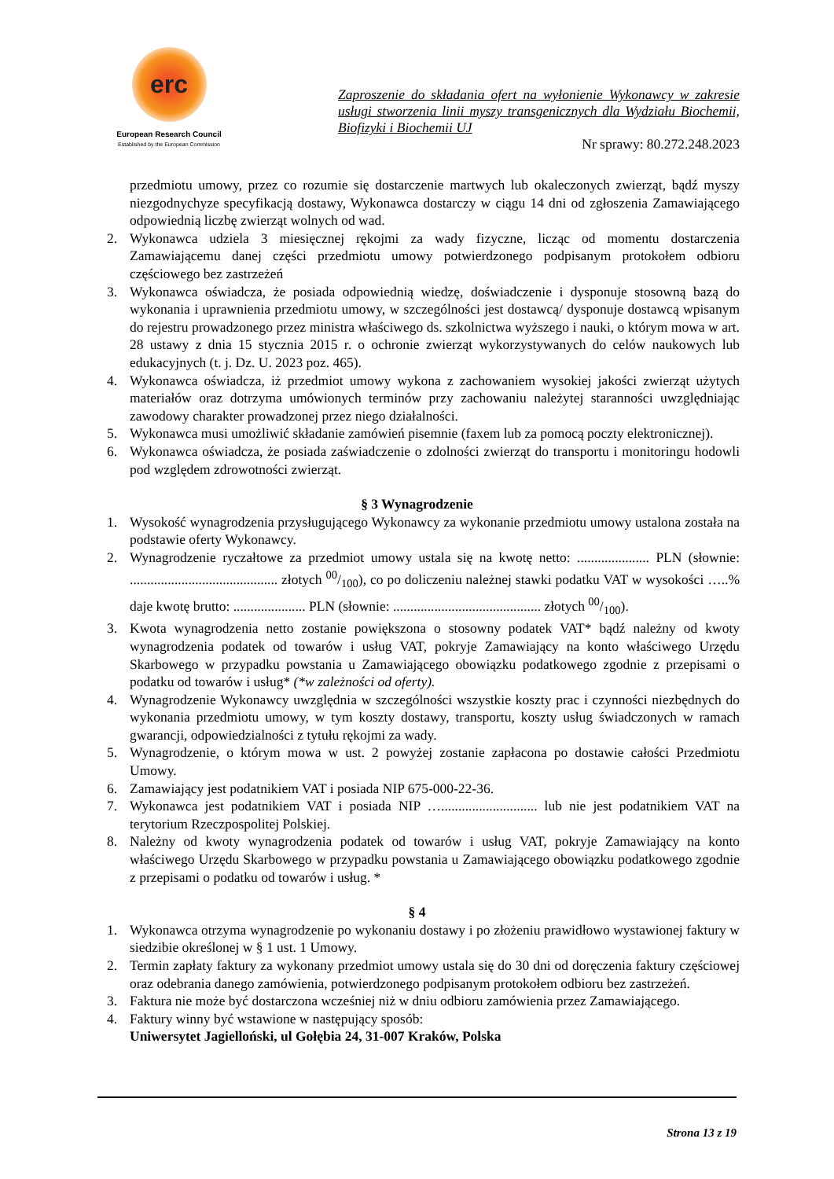erc
European Research Council
Established by the European Commission
Zaproszenie do składania ofert na wyłonienie Wykonawcy w zakresie usługi stworzenia linii myszy transgenicznych dla Wydziału Biochemii, Biofizyki i Biochemii UJ
Nr sprawy: 80.272.248.2023
przedmiotu umowy, przez co rozumie się dostarczenie martwych lub okaleczonych zwierząt, bądź myszy niezgodnychyze specyfikacją dostawy, Wykonawca dostarczy w ciągu 14 dni od zgłoszenia Zamawiającego odpowiednią liczbę zwierząt wolnych od wad.
2. Wykonawca udziela 3 miesięcznej rękojmi za wady fizyczne, licząc od momentu dostarczenia Zamawiającemu danej części przedmiotu umowy potwierdzonego podpisanym protokołem odbioru częściowego bez zastrzeżeń
3. Wykonawca oświadcza, że posiada odpowiednią wiedzę, doświadczenie i dysponuje stosowną bazą do wykonania i uprawnienia przedmiotu umowy, w szczególności jest dostawcą/ dysponuje dostawcą wpisanym do rejestru prowadzonego przez ministra właściwego ds. szkolnictwa wyższego i nauki, o którym mowa w art. 28 ustawy z dnia 15 stycznia 2015 r. o ochronie zwierząt wykorzystywanych do celów naukowych lub edukacyjnych (t. j. Dz. U. 2023 poz. 465).
4. Wykonawca oświadcza, iż przedmiot umowy wykona z zachowaniem wysokiej jakości zwierząt użytych materiałów oraz dotrzyma umówionych terminów przy zachowaniu należytej staranności uwzględniając zawodowy charakter prowadzonej przez niego działalności.
5. Wykonawca musi umożliwić składanie zamówień pisemnie (faxem lub za pomocą poczty elektronicznej).
6. Wykonawca oświadcza, że posiada zaświadczenie o zdolności zwierząt do transportu i monitoringu hodowli pod względem zdrowotności zwierząt.
§ 3 Wynagrodzenie
1. Wysokość wynagrodzenia przysługującego Wykonawcy za wykonanie przedmiotu umowy ustalona została na podstawie oferty Wykonawcy.
2. Wynagrodzenie ryczałtowe za przedmiot umowy ustala się na kwotę netto: ..................... PLN (słownie: ........................................... złotych 00/100), co po doliczeniu należnej stawki podatku VAT w wysokości …..% daje kwotę brutto: ..................... PLN (słownie: ........................................... złotych 00/100).
3. Kwota wynagrodzenia netto zostanie powiększona o stosowny podatek VAT* bądź należny od kwoty wynagrodzenia podatek od towarów i usług VAT, pokryje Zamawiający na konto właściwego Urzędu Skarbowego w przypadku powstania u Zamawiającego obowiązku podatkowego zgodnie z przepisami o podatku od towarów i usług* (*w zależności od oferty).
4. Wynagrodzenie Wykonawcy uwzględnia w szczególności wszystkie koszty prac i czynności niezbędnych do wykonania przedmiotu umowy, w tym koszty dostawy, transportu, koszty usług świadczonych w ramach gwarancji, odpowiedzialności z tytułu rękojmi za wady.
5. Wynagrodzenie, o którym mowa w ust. 2 powyżej zostanie zapłacona po dostawie całości Przedmiotu Umowy.
6. Zamawiający jest podatnikiem VAT i posiada NIP 675-000-22-36.
7. Wykonawca jest podatnikiem VAT i posiada NIP …............................ lub nie jest podatnikiem VAT na terytorium Rzeczpospolitej Polskiej.
8. Należny od kwoty wynagrodzenia podatek od towarów i usług VAT, pokryje Zamawiający na konto właściwego Urzędu Skarbowego w przypadku powstania u Zamawiającego obowiązku podatkowego zgodnie z przepisami o podatku od towarów i usług. *
§ 4
1. Wykonawca otrzyma wynagrodzenie po wykonaniu dostawy i po złożeniu prawidłowo wystawionej faktury w siedzibie określonej w § 1 ust. 1 Umowy.
2. Termin zapłaty faktury za wykonany przedmiot umowy ustala się do 30 dni od doręczenia faktury częściowej oraz odebrania danego zamówienia, potwierdzonego podpisanym protokołem odbioru bez zastrzeżeń.
3. Faktura nie może być dostarczona wcześniej niż w dniu odbioru zamówienia przez Zamawiającego.
4. Faktury winny być wstawione w następujący sposób:
Uniwersytet Jagielloński, ul Gołębia 24, 31-007 Kraków, Polska
Strona 13 z 19